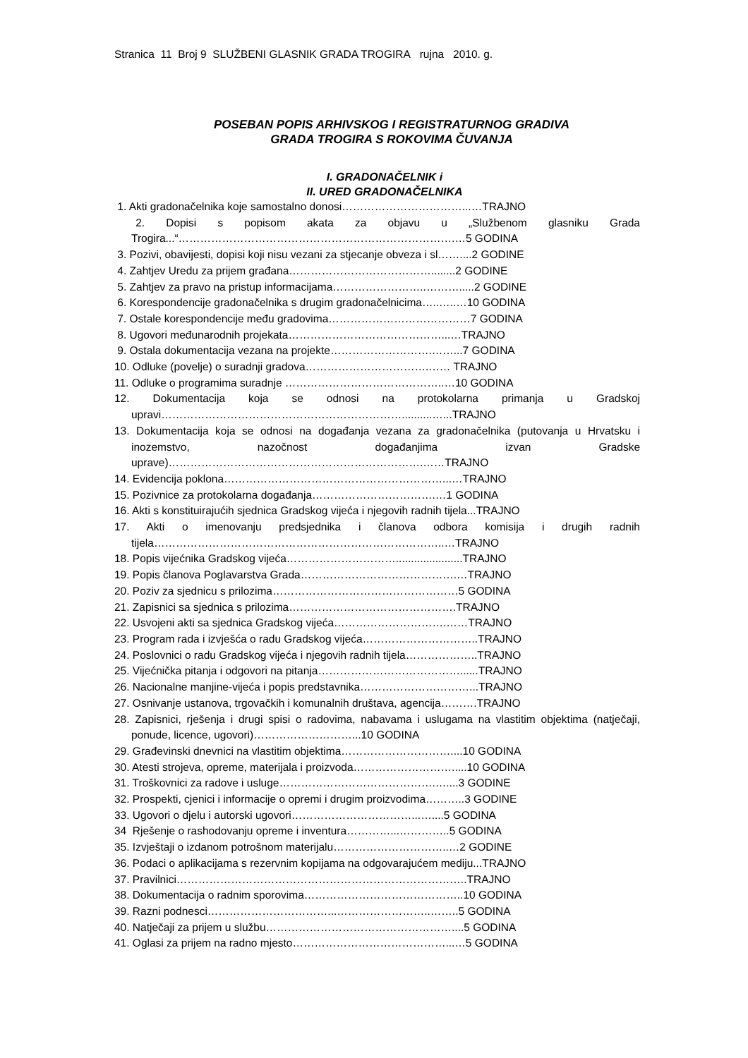Stranica 11 Broj 9 SLUŽBENI GLASNIK GRADA TROGIRA rujna 2010. g.
POSEBAN POPIS ARHIVSKOG I REGISTRATURNOG GRADIVA
GRADA TROGIRA S ROKOVIMA ČUVANJA
I. GRADONAČELNIK i
II. URED GRADONAČELNIKA
1. Akti gradonačelnika koje samostalno donosi……………………………...…TRAJNO
2. Dopisi s popisom akata za objavu u „Službenom glasniku Grada Trogira...“………………………………………………………………….…5 GODINA
3. Pozivi, obavijesti, dopisi koji nisu vezani za stjecanje obveza i sl……....2 GODINE
4. Zahtjev Uredu za prijem građana…………………………………........2 GODINE
5. Zahtjev za pravo na pristup informacijama……………………..……….....2 GODINE
6. Korespondencije gradonačelnika s drugim gradonačelnicima…..…..…10 GODINA
7. Ostale korespondencije među gradovima…………………………………7 GODINA
8. Ugovori međunarodnih projekata……………………………………...…TRAJNO
9. Ostala dokumentacija vezana na projekte……………………….……...7 GODINA
10. Odluke (povelje) o suradnji gradova…………………………….…… TRAJNO
11. Odluke o programima suradnje ……………………………………..…10 GODINA
12. Dokumentacija koja se odnosi na protokolarna primanja u Gradskoj upravi…………………………………………………………..........…...TRAJNO
13. Dokumentacija koja se odnosi na događanja vezana za gradonačelnika (putovanja u Hrvatsku i inozemstvo, nazočnost događanjima izvan Gradske uprave)…………………………………………………………….……TRAJNO
14. Evidencija poklona……………………………………………………...…TRAJNO
15. Pozivnice za protokolarna događanja…………………………….…1 GODINA
16. Akti s konstituirajućih sjednica Gradskog vijeća i njegovih radnih tijela...TRAJNO
17. Akti o imenovanju predsjednika i članova odbora komisija i drugih radnih tijela……………………………………………………………………..…TRAJNO
18. Popis vijećnika Gradskog vijeća…………………………......................TRAJNO
19. Popis članova Poglavarstva Grada…………………………………….…TRAJNO
20. Poziv za sjednicu s prilozima……………………………………………5 GODINA
21. Zapisnici sa sjednica s prilozima……………………………………….TRAJNO
22. Usvojeni akti sa sjednica Gradskog vijeća………………………….……TRAJNO
23. Program rada i izvješća o radu Gradskog vijeća…………………………..TRAJNO
24. Poslovnici o radu Gradskog vijeća i njegovih radnih tijela………………..TRAJNO
25. Vijećnička pitanja i odgovori na pitanja…………………………………......TRAJNO
26. Nacionalne manjine-vijeća i popis predstavnika…………………………...TRAJNO
27. Osnivanje ustanova, trgovačkih i komunalnih društava, agencija……….TRAJNO
28. Zapisnici, rješenja i drugi spisi o radovima, nabavama i uslugama na vlastitim objektima (natječaji, ponude, licence, ugovori)………………………...10 GODINA
29. Građevinski dnevnici na vlastitim objektima…………………………....10 GODINA
30. Atesti strojeva, opreme, materijala i proizvoda……………………….....10 GODINA
31. Troškovnici za radove i usluge…………………………………….…....3 GODINE
32. Prospekti, cjenici i informacije o opremi i drugim proizvodima………..3 GODINE
33. Ugovori o djelu i autorski ugovori……………………………...…....5 GODINA
34 Rješenje o rashodovanju opreme i inventura…………...…………..5 GODINA
35. Izvještaji o izdanom potrošnom materijalu…………………………..…2 GODINE
36. Podaci o aplikacijama s rezervnim kopijama na odgovarajućem mediju...TRAJNO
37. Pravilnici……………………………………………………………………..TRAJNO
38. Dokumentacija o radnim sporovima……………………………………..10 GODINA
39. Razni podnesci……………………………...……………………..……..5 GODINA
40. Natječaji za prijem u službu……………………………………………....5 GODINA
41. Oglasi za prijem na radno mjesto……………………………………...…5 GODINA